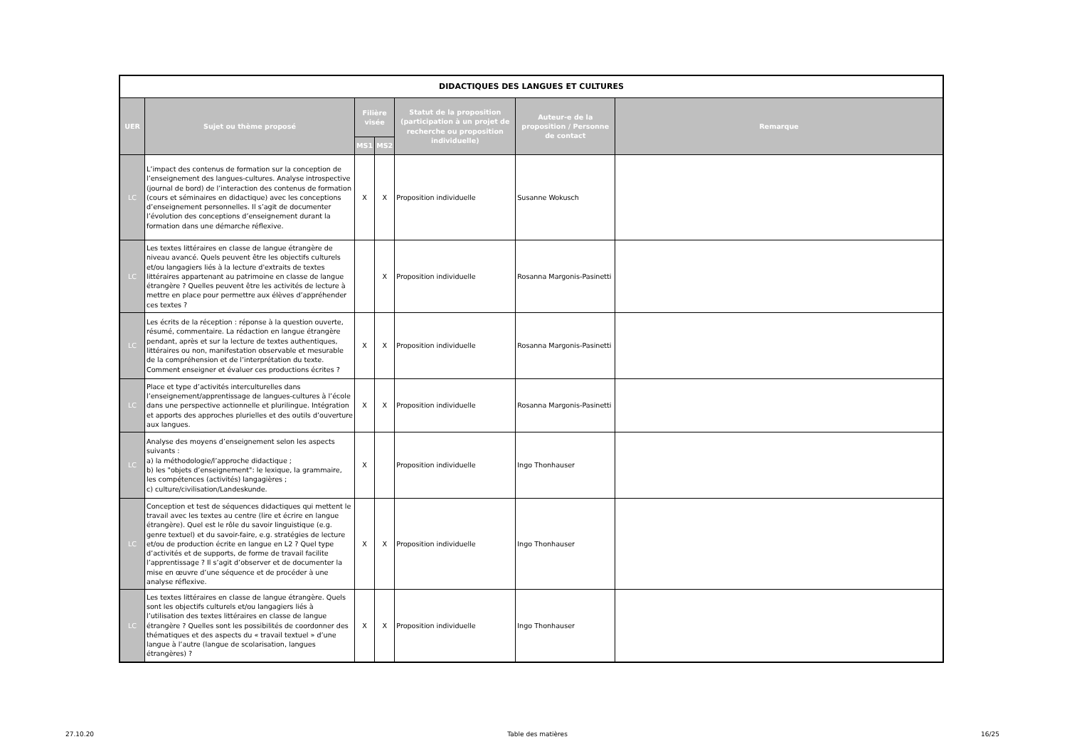| DIDACTIQUES DES LANGUES ET CULTURES | | | | | | |
| --- | --- | --- | --- | --- | --- | --- |
| UER | Sujet ou thème proposé | Filière visée | | Statut de la proposition (participation à un projet de recherche ou proposition individuelle) | Auteur-e de la proposition / Personne de contact | Remarque |
| | | MS1 | MS2 | | | |
| LC | L’impact des contenus de formation sur la conception de l’enseignement des langues-cultures. Analyse introspective (journal de bord) de l’interaction des contenus de formation (cours et séminaires en didactique) avec les conceptions d’enseignement personnelles. Il s’agit de documenter l’évolution des conceptions d’enseignement durant la formation dans une démarche réflexive. | X | X | Proposition individuelle | Susanne Wokusch | |
| LC | Les textes littéraires en classe de langue étrangère de niveau avancé. Quels peuvent être les objectifs culturels et/ou langagiers liés à la lecture d'extraits de textes littéraires appartenant au patrimoine en classe de langue étrangère ? Quelles peuvent être les activités de lecture à mettre en place pour permettre aux élèves d’appréhender ces textes ? | | X | Proposition individuelle | Rosanna Margonis-Pasinetti | |
| LC | Les écrits de la réception : réponse à la question ouverte, résumé, commentaire. La rédaction en langue étrangère pendant, après et sur la lecture de textes authentiques, littéraires ou non, manifestation observable et mesurable de la compréhension et de l’interprétation du texte. Comment enseigner et évaluer ces productions écrites ? | X | X | Proposition individuelle | Rosanna Margonis-Pasinetti | |
| LC | Place et type d’activités interculturelles dans l’enseignement/apprentissage de langues-cultures à l’école dans une perspective actionnelle et plurilingue. Intégration et apports des approches plurielles et des outils d’ouverture aux langues. | X | X | Proposition individuelle | Rosanna Margonis-Pasinetti | |
| LC | Analyse des moyens d’enseignement selon les aspects suivants : a) la méthodologie/l’approche didactique ; b) les "objets d’enseignement": le lexique, la grammaire, les compétences (activités) langagières ; c) culture/civilisation/Landeskunde. | X | | Proposition individuelle | Ingo Thonhauser | |
| LC | Conception et test de séquences didactiques qui mettent le travail avec les textes au centre (lire et écrire en langue étrangère). Quel est le rôle du savoir linguistique (e.g. genre textuel) et du savoir-faire, e.g. stratégies de lecture et/ou de production écrite en langue en L2 ? Quel type d’activités et de supports, de forme de travail facilite l’apprentissage ? Il s’agit d’observer et de documenter la mise en œuvre d’une séquence et de procéder à une analyse réflexive. | X | X | Proposition individuelle | Ingo Thonhauser | |
| LC | Les textes littéraires en classe de langue étrangère. Quels sont les objectifs culturels et/ou langagiers liés à l’utilisation des textes littéraires en classe de langue étrangère ? Quelles sont les possibilités de coordonner des thématiques et des aspects du « travail textuel » d’une langue à l’autre (langue de scolarisation, langues étrangères) ? | X | X | Proposition individuelle | Ingo Thonhauser | |
27.10.20 Table des matières 16/25